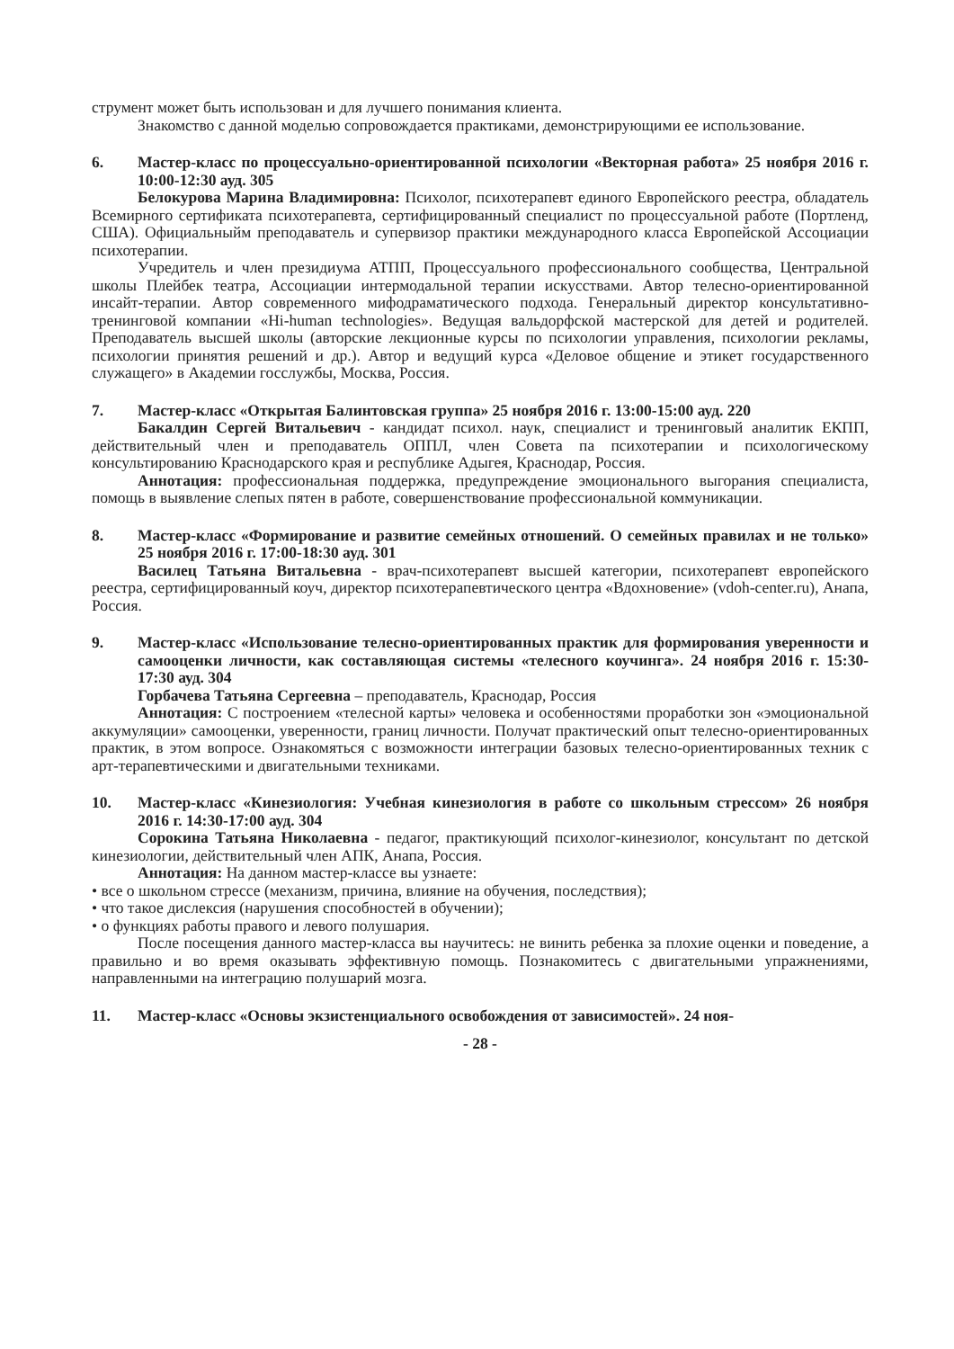струмент может быть использован и для лучшего понимания клиента.
Знакомство с данной моделью сопровождается практиками, демонстрирующими ее использование.
6. Мастер-класс по процессуально-ориентированной психологии «Векторная работа» 25 ноября 2016 г. 10:00-12:30 ауд. 305
Белокурова Марина Владимировна: Психолог, психотерапевт единого Европейского реестра, обладатель Всемирного сертификата психотерапевта, сертифицированный специалист по процессуальной работе (Портленд, США). Официальныйм преподаватель и супервизор практики международного класса Европейской Ассоциации психотерапии.
Учредитель и член президиума АТПП, Процессуального профессионального сообщества, Центральной школы Плейбек театра, Ассоциации интермодальной терапии искусствами. Автор телесно-ориентированной инсайт-терапии. Автор современного мифодраматического подхода. Генеральный директор консультативно-тренинговой компании «Hi-human technologies». Ведущая вальдорфской мастерской для детей и родителей. Преподаватель высшей школы (авторские лекционные курсы по психологии управления, психологии рекламы, психологии принятия решений и др.). Автор и ведущий курса «Деловое общение и этикет государственного служащего» в Академии госслужбы, Москва, Россия.
7. Мастер-класс «Открытая Балинтовская группа» 25 ноября 2016 г. 13:00-15:00 ауд. 220
Бакалдин Сергей Витальевич - кандидат психол. наук, специалист и тренинговый аналитик ЕКПП, действительный член и преподаватель ОППЛ, член Совета па психотерапии и психологическому консультированию Краснодарского края и республике Адыгея, Краснодар, Россия.
Аннотация: профессиональная поддержка, предупреждение эмоционального выгорания специалиста, помощь в выявление слепых пятен в работе, совершенствование профессиональной коммуникации.
8. Мастер-класс «Формирование и развитие семейных отношений. О семейных правилах и не только» 25 ноября 2016 г. 17:00-18:30 ауд. 301
Василец Татьяна Витальевна - врач-психотерапевт высшей категории, психотерапевт европейского реестра, сертифицированный коуч, директор психотерапевтического центра «Вдохновение» (vdoh-center.ru), Анапа, Россия.
9. Мастер-класс «Использование телесно-ориентированных практик для формирования уверенности и самооценки личности, как составляющая системы «телесного коучинга». 24 ноября 2016 г. 15:30-17:30 ауд. 304
Горбачева Татьяна Сергеевна – преподаватель, Краснодар, Россия
Аннотация: С построением «телесной карты» человека и особенностями проработки зон «эмоциональной аккумуляции» самооценки, уверенности, границ личности. Получат практический опыт телесно-ориентированных практик, в этом вопросе. Ознакомяться с возможности интеграции базовых телесно-ориентированных техник с арт-терапевтическими и двигательными техниками.
10. Мастер-класс «Кинезиология: Учебная кинезиология в работе со школьным стрессом» 26 ноября 2016 г. 14:30-17:00 ауд. 304
Сорокина Татьяна Николаевна - педагог, практикующий психолог-кинезиолог, консультант по детской кинезиологии, действительный член АПК, Анапа, Россия.
Аннотация: На данном мастер-классе вы узнаете:
• все о школьном стрессе (механизм, причина, влияние на обучения, последствия);
• что такое дислексия (нарушения способностей в обучении);
• о функциях работы правого и левого полушария.
После посещения данного мастер-класса вы научитесь: не винить ребенка за плохие оценки и поведение, а правильно и во время оказывать эффективную помощь. Познакомитесь с двигательными упражнениями, направленными на интеграцию полушарий мозга.
11. Мастер-класс «Основы экзистенциального освобождения от зависимостей». 24 ноя-
- 28 -